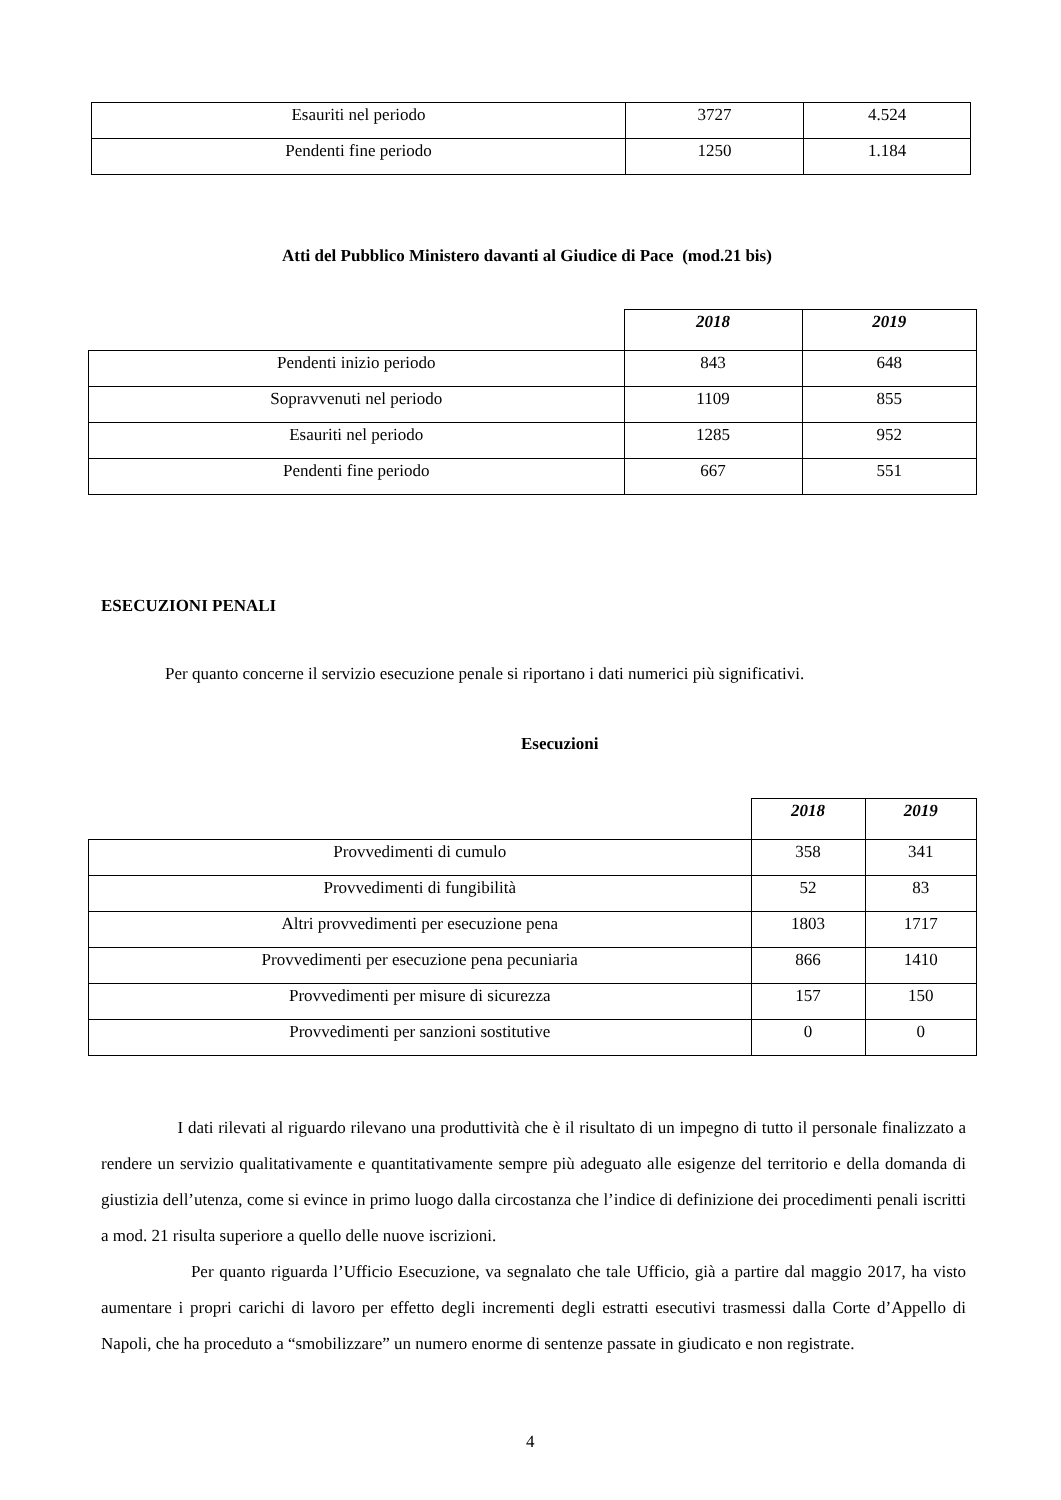| Esauriti nel periodo | 3727 | 4.524 |
| Pendenti fine periodo | 1250 | 1.184 |
Atti del Pubblico Ministero davanti al Giudice di Pace (mod.21 bis)
| | 2018 | 2019 |
| --- | --- | --- |
| Pendenti inizio periodo | 843 | 648 |
| Sopravvenuti nel periodo | 1109 | 855 |
| Esauriti nel periodo | 1285 | 952 |
| Pendenti fine periodo | 667 | 551 |
ESECUZIONI PENALI
Per quanto concerne il servizio esecuzione penale si riportano i dati numerici più significativi.
Esecuzioni
| | 2018 | 2019 |
| --- | --- | --- |
| Provvedimenti di cumulo | 358 | 341 |
| Provvedimenti di fungibilità | 52 | 83 |
| Altri provvedimenti per esecuzione pena | 1803 | 1717 |
| Provvedimenti per esecuzione pena pecuniaria | 866 | 1410 |
| Provvedimenti per misure di sicurezza | 157 | 150 |
| Provvedimenti per sanzioni sostitutive | 0 | 0 |
I dati rilevati al riguardo rilevano una produttività che è il risultato di un impegno di tutto il personale finalizzato a rendere un servizio qualitativamente e quantitativamente sempre più adeguato alle esigenze del territorio e della domanda di giustizia dell’utenza, come si evince in primo luogo dalla circostanza che l’indice di definizione dei procedimenti penali iscritti a mod. 21 risulta superiore a quello delle nuove iscrizioni.
Per quanto riguarda l’Ufficio Esecuzione, va segnalato che tale Ufficio, già a partire dal maggio 2017, ha visto aumentare i propri carichi di lavoro per effetto degli incrementi degli estratti esecutivi trasmessi dalla Corte d’Appello di Napoli, che ha proceduto a “smobilizzare” un numero enorme di sentenze passate in giudicato e non registrate.
4